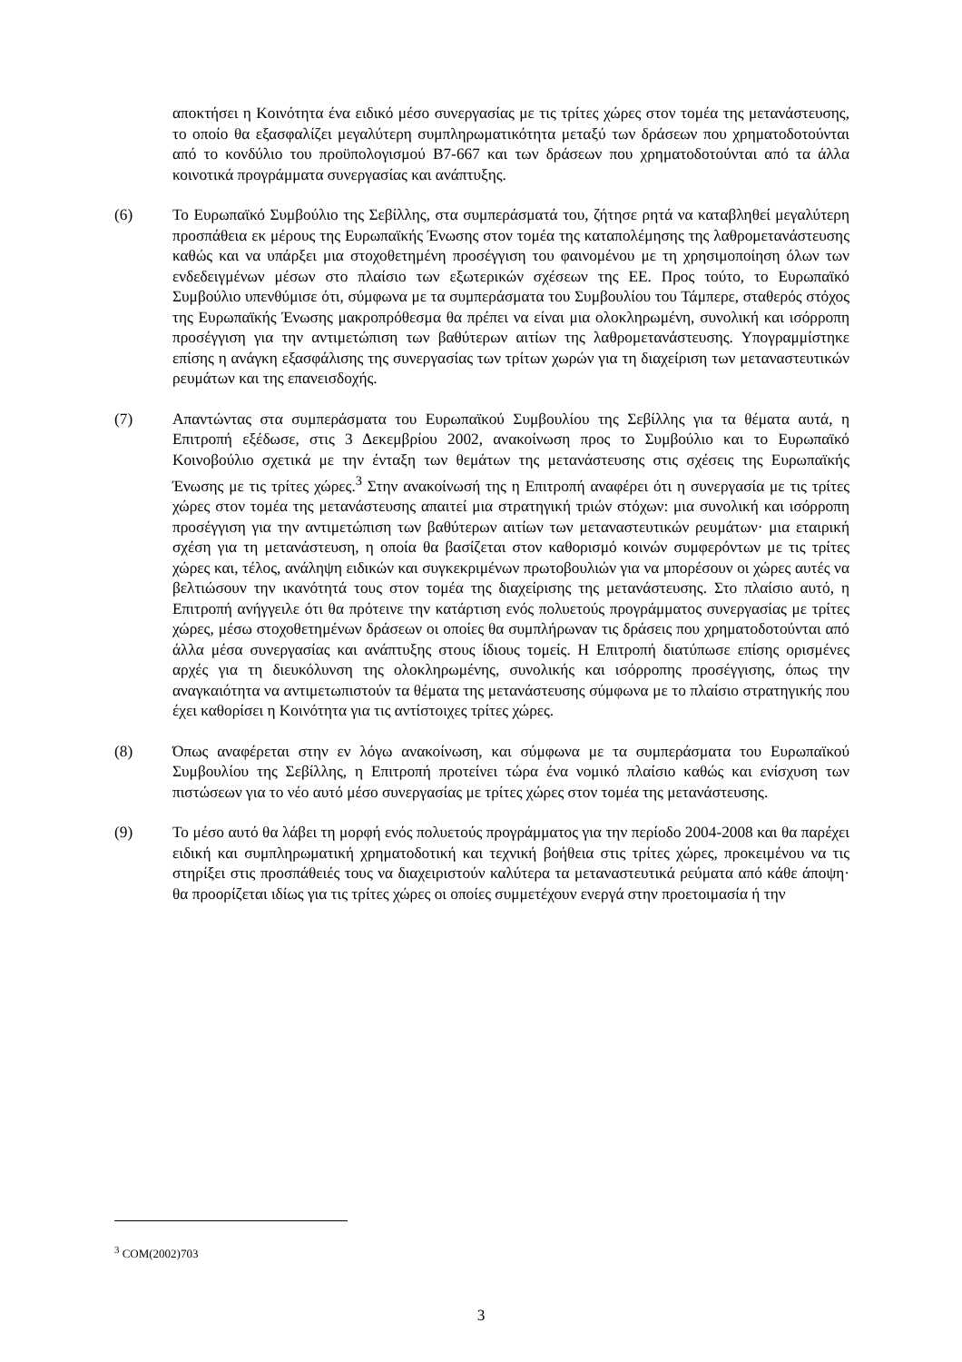αποκτήσει η Κοινότητα ένα ειδικό μέσο συνεργασίας με τις τρίτες χώρες στον τομέα της μετανάστευσης, το οποίο θα εξασφαλίζει μεγαλύτερη συμπληρωματικότητα μεταξύ των δράσεων που χρηματοδοτούνται από το κονδύλιο του προϋπολογισμού B7-667 και των δράσεων που χρηματοδοτούνται από τα άλλα κοινοτικά προγράμματα συνεργασίας και ανάπτυξης.
(6) Το Ευρωπαϊκό Συμβούλιο της Σεβίλλης, στα συμπεράσματά του, ζήτησε ρητά να καταβληθεί μεγαλύτερη προσπάθεια εκ μέρους της Ευρωπαϊκής Ένωσης στον τομέα της καταπολέμησης της λαθρομετανάστευσης καθώς και να υπάρξει μια στοχοθετημένη προσέγγιση του φαινομένου με τη χρησιμοποίηση όλων των ενδεδειγμένων μέσων στο πλαίσιο των εξωτερικών σχέσεων της ΕΕ. Προς τούτο, το Ευρωπαϊκό Συμβούλιο υπενθύμισε ότι, σύμφωνα με τα συμπεράσματα του Συμβουλίου του Τάμπερε, σταθερός στόχος της Ευρωπαϊκής Ένωσης μακροπρόθεσμα θα πρέπει να είναι μια ολοκληρωμένη, συνολική και ισόρροπη προσέγγιση για την αντιμετώπιση των βαθύτερων αιτίων της λαθρομετανάστευσης. Υπογραμμίστηκε επίσης η ανάγκη εξασφάλισης της συνεργασίας των τρίτων χωρών για τη διαχείριση των μεταναστευτικών ρευμάτων και της επανεισδοχής.
(7) Απαντώντας στα συμπεράσματα του Ευρωπαϊκού Συμβουλίου της Σεβίλλης για τα θέματα αυτά, η Επιτροπή εξέδωσε, στις 3 Δεκεμβρίου 2002, ανακοίνωση προς το Συμβούλιο και το Ευρωπαϊκό Κοινοβούλιο σχετικά με την ένταξη των θεμάτων της μετανάστευσης στις σχέσεις της Ευρωπαϊκής Ένωσης με τις τρίτες χώρες.<sup>3</sup> Στην ανακοίνωσή της η Επιτροπή αναφέρει ότι η συνεργασία με τις τρίτες χώρες στον τομέα της μετανάστευσης απαιτεί μια στρατηγική τριών στόχων: μια συνολική και ισόρροπη προσέγγιση για την αντιμετώπιση των βαθύτερων αιτίων των μεταναστευτικών ρευμάτων· μια εταιρική σχέση για τη μετανάστευση, η οποία θα βασίζεται στον καθορισμό κοινών συμφερόντων με τις τρίτες χώρες και, τέλος, ανάληψη ειδικών και συγκεκριμένων πρωτοβουλιών για να μπορέσουν οι χώρες αυτές να βελτιώσουν την ικανότητά τους στον τομέα της διαχείρισης της μετανάστευσης. Στο πλαίσιο αυτό, η Επιτροπή ανήγγειλε ότι θα πρότεινε την κατάρτιση ενός πολυετούς προγράμματος συνεργασίας με τρίτες χώρες, μέσω στοχοθετημένων δράσεων οι οποίες θα συμπλήρωναν τις δράσεις που χρηματοδοτούνται από άλλα μέσα συνεργασίας και ανάπτυξης στους ίδιους τομείς. Η Επιτροπή διατύπωσε επίσης ορισμένες αρχές για τη διευκόλυνση της ολοκληρωμένης, συνολικής και ισόρροπης προσέγγισης, όπως την αναγκαιότητα να αντιμετωπιστούν τα θέματα της μετανάστευσης σύμφωνα με το πλαίσιο στρατηγικής που έχει καθορίσει η Κοινότητα για τις αντίστοιχες τρίτες χώρες.
(8) Όπως αναφέρεται στην εν λόγω ανακοίνωση, και σύμφωνα με τα συμπεράσματα του Ευρωπαϊκού Συμβουλίου της Σεβίλλης, η Επιτροπή προτείνει τώρα ένα νομικό πλαίσιο καθώς και ενίσχυση των πιστώσεων για το νέο αυτό μέσο συνεργασίας με τρίτες χώρες στον τομέα της μετανάστευσης.
(9) Το μέσο αυτό θα λάβει τη μορφή ενός πολυετούς προγράμματος για την περίοδο 2004-2008 και θα παρέχει ειδική και συμπληρωματική χρηματοδοτική και τεχνική βοήθεια στις τρίτες χώρες, προκειμένου να τις στηρίξει στις προσπάθειές τους να διαχειριστούν καλύτερα τα μεταναστευτικά ρεύματα από κάθε άποψη· θα προορίζεται ιδίως για τις τρίτες χώρες οι οποίες συμμετέχουν ενεργά στην προετοιμασία ή την
<sup>3</sup> COM(2002)703
3